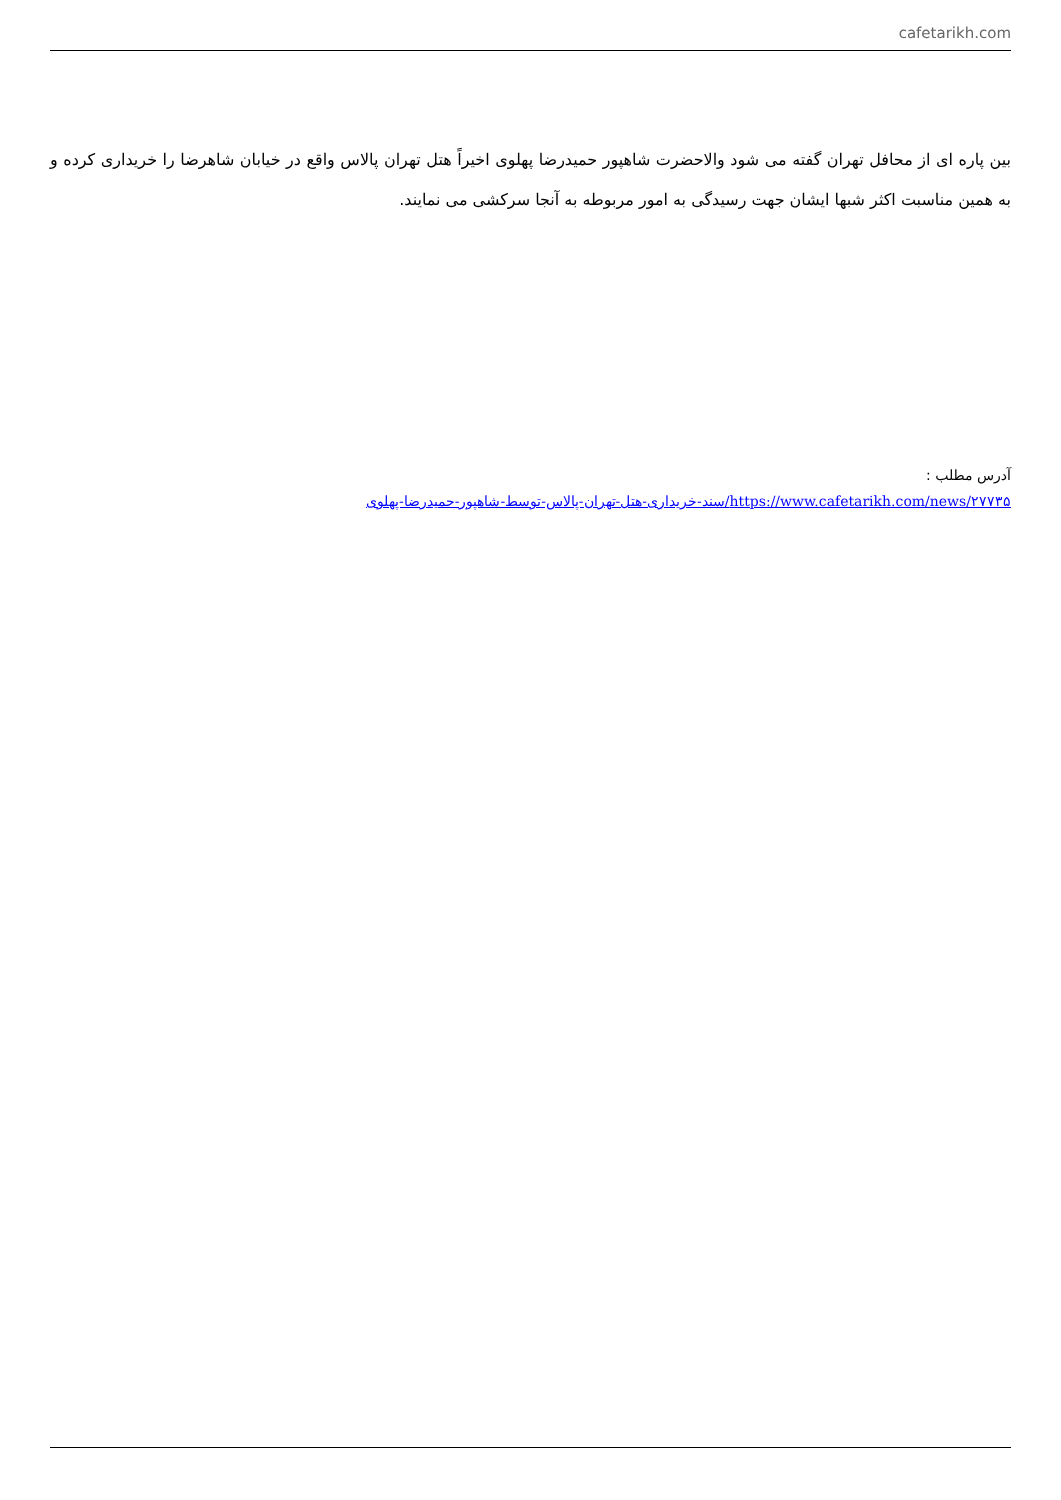cafetarikh.com
بین پاره ای از محافل تهران گفته می شود والاحضرت شاهپور حمیدرضا پهلوی اخیراً هتل تهران پالاس واقع در خیابان شاهرضا را خریداری کرده و به همین مناسبت اکثر شبها ایشان جهت رسیدگی به امور مربوطه به آنجا سرکشی می نمایند.
آدرس مطلب :
https://www.cafetarikh.com/news/۲۷۷۳۵/سند-خریداری-هتل-تهران-پالاس-توسط-شاهپور-حمیدرضا-پهلوی